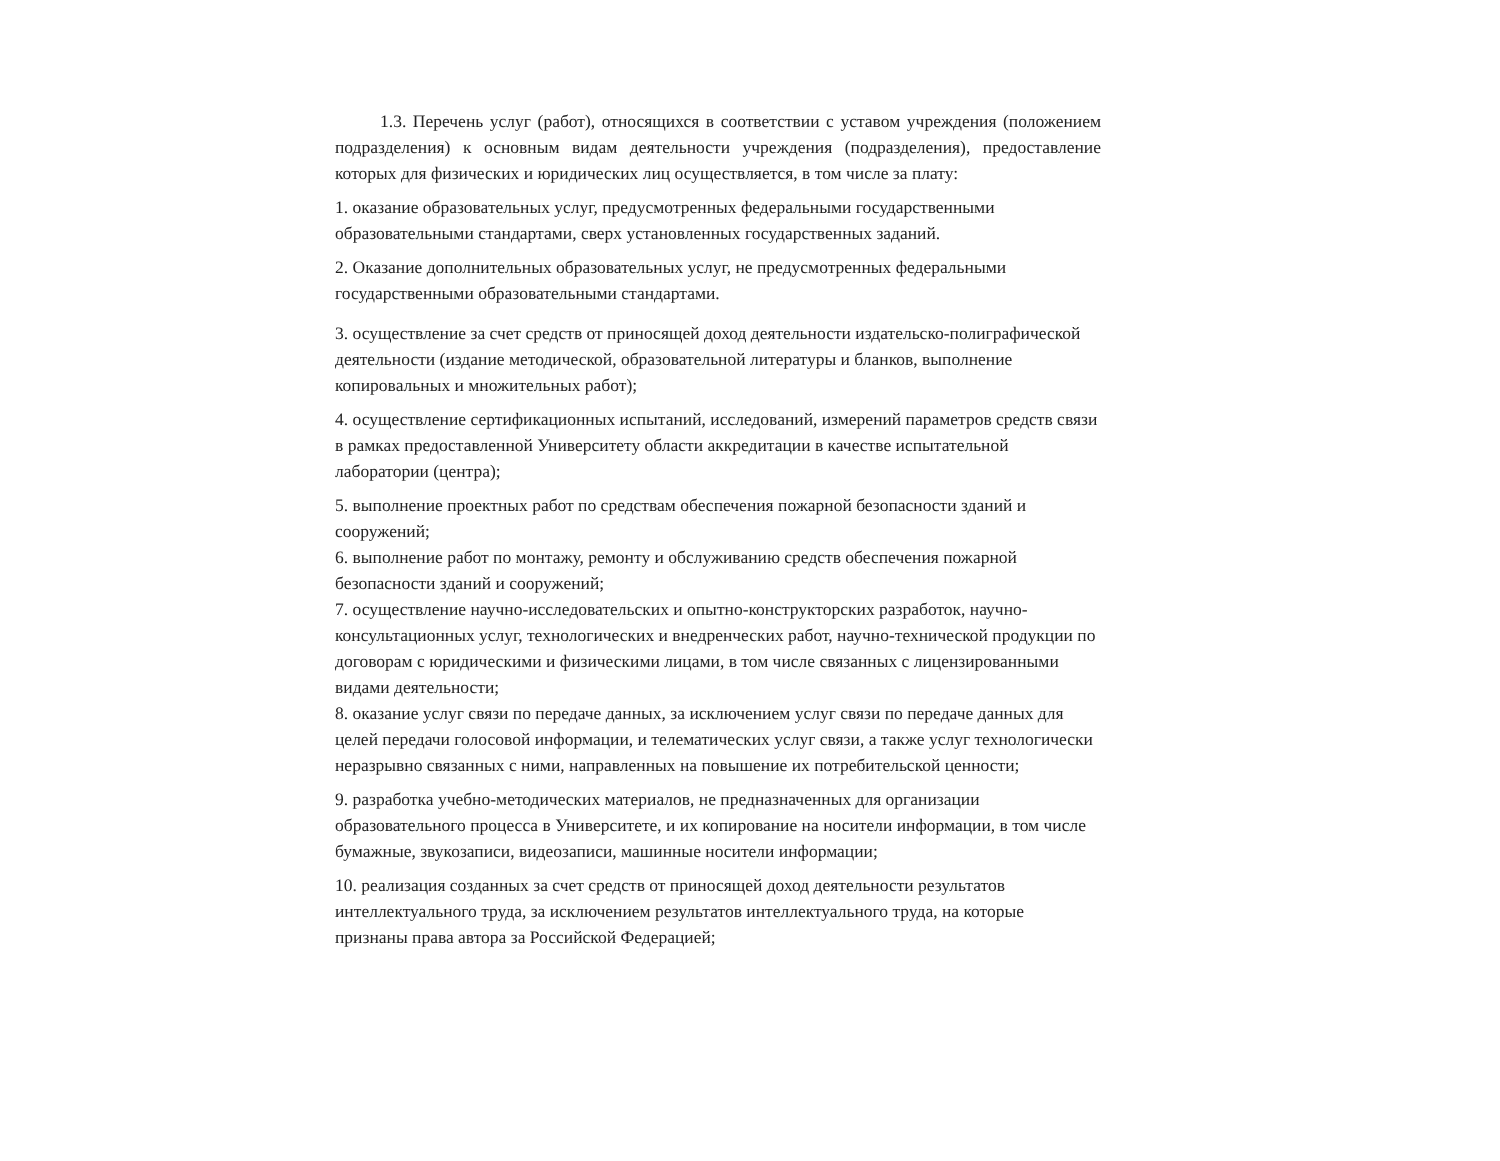1.3. Перечень услуг (работ), относящихся в соответствии с уставом учреждения (положением подразделения) к основным видам деятельности учреждения (подразделения), предоставление которых для физических и юридических лиц осуществляется, в том числе за плату:
1. оказание образовательных услуг, предусмотренных федеральными государственными образовательными стандартами, сверх установленных государственных заданий.
2. Оказание дополнительных образовательных услуг, не предусмотренных федеральными
государственными образовательными стандартами.
3. осуществление за счет средств от приносящей доход деятельности издательско-полиграфической деятельности (издание методической, образовательной литературы и бланков, выполнение копировальных и множительных работ);
4. осуществление сертификационных испытаний, исследований, измерений параметров средств связи в рамках предоставленной Университету области аккредитации в качестве испытательной лаборатории (центра);
5. выполнение проектных работ по средствам обеспечения пожарной безопасности зданий и сооружений;
6. выполнение работ по монтажу, ремонту и обслуживанию средств обеспечения пожарной безопасности зданий и сооружений;
7. осуществление научно-исследовательских и опытно-конструкторских разработок, научно-консультационных услуг, технологических и внедренческих работ, научно-технической продукции по договорам с юридическими и физическими лицами, в том числе связанных с лицензированными видами деятельности;
8. оказание услуг связи по передаче данных, за исключением услуг связи по передаче данных для целей передачи голосовой информации, и телематических услуг связи, а также услуг технологически неразрывно связанных с ними, направленных на повышение их потребительской ценности;
9. разработка учебно-методических материалов, не предназначенных для организации образовательного процесса в Университете, и их копирование на носители информации, в том числе бумажные, звукозаписи, видеозаписи, машинные носители информации;
10. реализация созданных за счет средств от приносящей доход деятельности результатов интеллектуального труда, за исключением результатов интеллектуального труда, на которые признаны права автора за Российской Федерацией;